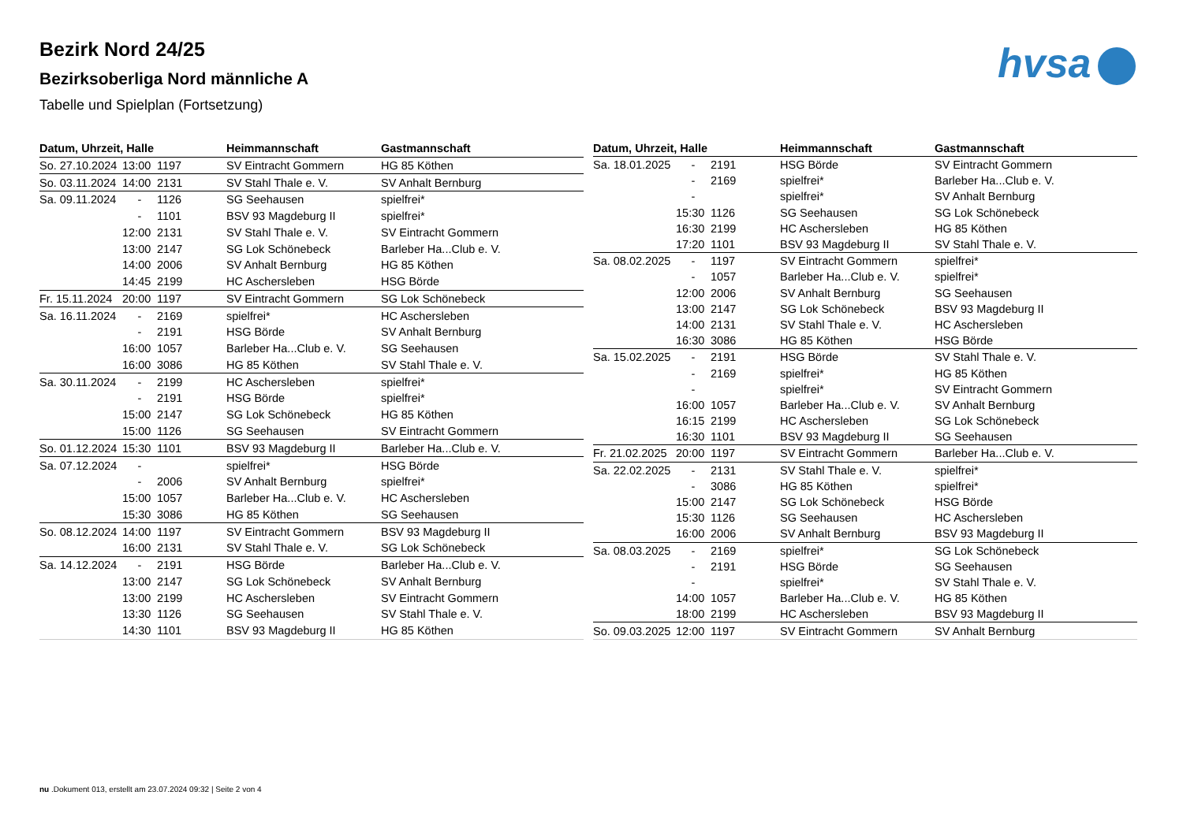Bezirk Nord 24/25
Bezirksoberliga Nord männliche A
Tabelle und Spielplan (Fortsetzung)
hvsa
| Datum, Uhrzeit, Halle | | | Heimmannschaft | Gastmannschaft |
| --- | --- | --- | --- | --- |
| So. 27.10.2024 | 13:00 | 1197 | SV Eintracht Gommern | HG 85 Köthen |
| So. 03.11.2024 | 14:00 | 2131 | SV Stahl Thale e. V. | SV Anhalt Bernburg |
| Sa. 09.11.2024 | - | 1126 | SG Seehausen | spielfrei* |
| | - | 1101 | BSV 93 Magdeburg II | spielfrei* |
| | 12:00 | 2131 | SV Stahl Thale e. V. | SV Eintracht Gommern |
| | 13:00 | 2147 | SG Lok Schönebeck | Barleber Ha...Club e. V. |
| | 14:00 | 2006 | SV Anhalt Bernburg | HG 85 Köthen |
| | 14:45 | 2199 | HC Aschersleben | HSG Börde |
| Fr. 15.11.2024 | 20:00 | 1197 | SV Eintracht Gommern | SG Lok Schönebeck |
| Sa. 16.11.2024 | - | 2169 | spielfrei* | HC Aschersleben |
| | - | 2191 | HSG Börde | SV Anhalt Bernburg |
| | 16:00 | 1057 | Barleber Ha...Club e. V. | SG Seehausen |
| | 16:00 | 3086 | HG 85 Köthen | SV Stahl Thale e. V. |
| Sa. 30.11.2024 | - | 2199 | HC Aschersleben | spielfrei* |
| | - | 2191 | HSG Börde | spielfrei* |
| | 15:00 | 2147 | SG Lok Schönebeck | HG 85 Köthen |
| | 15:00 | 1126 | SG Seehausen | SV Eintracht Gommern |
| So. 01.12.2024 | 15:30 | 1101 | BSV 93 Magdeburg II | Barleber Ha...Club e. V. |
| Sa. 07.12.2024 | - | | spielfrei* | HSG Börde |
| | - | 2006 | SV Anhalt Bernburg | spielfrei* |
| | 15:00 | 1057 | Barleber Ha...Club e. V. | HC Aschersleben |
| | 15:30 | 3086 | HG 85 Köthen | SG Seehausen |
| So. 08.12.2024 | 14:00 | 1197 | SV Eintracht Gommern | BSV 93 Magdeburg II |
| | 16:00 | 2131 | SV Stahl Thale e. V. | SG Lok Schönebeck |
| Sa. 14.12.2024 | - | 2191 | HSG Börde | Barleber Ha...Club e. V. |
| | 13:00 | 2147 | SG Lok Schönebeck | SV Anhalt Bernburg |
| | 13:00 | 2199 | HC Aschersleben | SV Eintracht Gommern |
| | 13:30 | 1126 | SG Seehausen | SV Stahl Thale e. V. |
| | 14:30 | 1101 | BSV 93 Magdeburg II | HG 85 Köthen |
| Datum, Uhrzeit, Halle | | | Heimmannschaft | Gastmannschaft |
| --- | --- | --- | --- | --- |
| Sa. 18.01.2025 | - | 2191 | HSG Börde | SV Eintracht Gommern |
| | - | 2169 | spielfrei* | Barleber Ha...Club e. V. |
| | - | | spielfrei* | SV Anhalt Bernburg |
| | 15:30 | 1126 | SG Seehausen | SG Lok Schönebeck |
| | 16:30 | 2199 | HC Aschersleben | HG 85 Köthen |
| | 17:20 | 1101 | BSV 93 Magdeburg II | SV Stahl Thale e. V. |
| Sa. 08.02.2025 | - | 1197 | SV Eintracht Gommern | spielfrei* |
| | - | 1057 | Barleber Ha...Club e. V. | spielfrei* |
| | 12:00 | 2006 | SV Anhalt Bernburg | SG Seehausen |
| | 13:00 | 2147 | SG Lok Schönebeck | BSV 93 Magdeburg II |
| | 14:00 | 2131 | SV Stahl Thale e. V. | HC Aschersleben |
| | 16:30 | 3086 | HG 85 Köthen | HSG Börde |
| Sa. 15.02.2025 | - | 2191 | HSG Börde | SV Stahl Thale e. V. |
| | - | 2169 | spielfrei* | HG 85 Köthen |
| | - | | spielfrei* | SV Eintracht Gommern |
| | 16:00 | 1057 | Barleber Ha...Club e. V. | SV Anhalt Bernburg |
| | 16:15 | 2199 | HC Aschersleben | SG Lok Schönebeck |
| | 16:30 | 1101 | BSV 93 Magdeburg II | SG Seehausen |
| Fr. 21.02.2025 | 20:00 | 1197 | SV Eintracht Gommern | Barleber Ha...Club e. V. |
| Sa. 22.02.2025 | - | 2131 | SV Stahl Thale e. V. | spielfrei* |
| | - | 3086 | HG 85 Köthen | spielfrei* |
| | 15:00 | 2147 | SG Lok Schönebeck | HSG Börde |
| | 15:30 | 1126 | SG Seehausen | HC Aschersleben |
| | 16:00 | 2006 | SV Anhalt Bernburg | BSV 93 Magdeburg II |
| Sa. 08.03.2025 | - | 2169 | spielfrei* | SG Lok Schönebeck |
| | - | 2191 | HSG Börde | SG Seehausen |
| | - | | spielfrei* | SV Stahl Thale e. V. |
| | 14:00 | 1057 | Barleber Ha...Club e. V. | HG 85 Köthen |
| | 18:00 | 2199 | HC Aschersleben | BSV 93 Magdeburg II |
| So. 09.03.2025 | 12:00 | 1197 | SV Eintracht Gommern | SV Anhalt Bernburg |
nu .Dokument 013, erstellt am 23.07.2024 09:32 | Seite 2 von 4